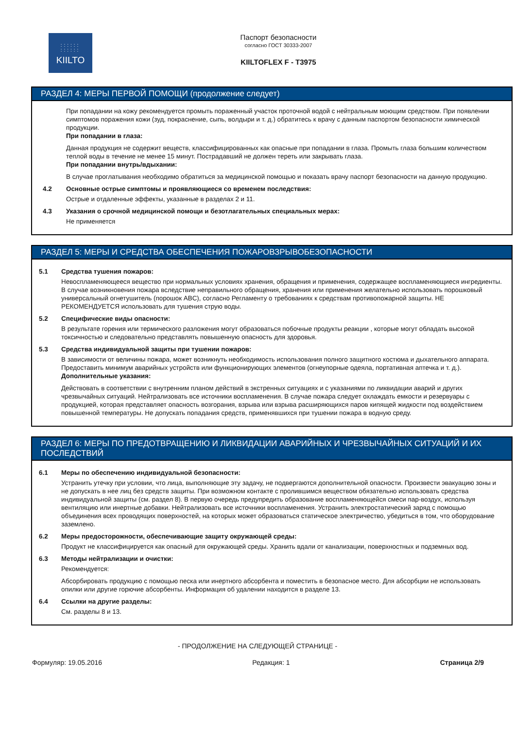::::::
::::::
KIILTO
Паспорт безопасности
согласно ГОСТ 30333-2007
KIILTOFLEX F - T3975
РАЗДЕЛ 4: МЕРЫ ПЕРВОЙ ПОМОЩИ (продолжение следует)
При попадании на кожу рекомендуется промыть пораженный участок проточной водой с нейтральным моющим средством. При появлении симптомов поражения кожи (зуд, покраснение, сыпь, волдыри и т. д.) обратитесь к врачу с данным паспортом безопасности химической продукции.
При попадании в глаза:
Данная продукция не содержит веществ, классифицированных как опасные при попадании в глаза. Промыть глаза большим количеством теплой воды в течение не менее 15 минут. Пострадавший не должен тереть или закрывать глаза.
При попадании внутрь/вдыхании:
В случае проглатывания необходимо обратиться за медицинской помощью и показать врачу паспорт безопасности на данную продукцию.
4.2 Основные острые симптомы и проявляющиеся со временем последствия:
Острые и отдаленные эффекты, указанные в разделах 2 и 11.
4.3 Указания о срочной медицинской помощи и безотлагательных специальных мерах:
Не применяется
РАЗДЕЛ 5: МЕРЫ И СРЕДСТВА ОБЕСПЕЧЕНИЯ ПОЖАРОВЗРЫВОБЕЗОПАСНОСТИ
5.1 Средства тушения пожаров:
Невоспламеняющееся вещество при нормальных условиях хранения, обращения и применения, содержащее воспламеняющиеся ингредиенты. В случае возникновения пожара вследствие неправильного обращения, хранения или применения желательно использовать порошковый универсальный огнетушитель (порошок ABC), согласно Регламенту о требованиях к средствам противопожарной защиты. НЕ РЕКОМЕНДУЕТСЯ использовать для тушения струю воды.
5.2 Специфические виды опасности:
В результате горения или термического разложения могут образоваться побочные продукты реакции , которые могут обладать высокой токсичностью и следовательно представлять повышенную опасность для здоровья.
5.3 Средства индивидуальной защиты при тушении пожаров:
В зависимости от величины пожара, может возникнуть необходимость использования полного защитного костюма и дыхательного аппарата. Предоставить минимум аварийных устройств или функционирующих элементов (огнеупорные одеяла, портативная аптечка и т. д.).
Дополнительные указания:
Действовать в соответствии с внутренним планом действий в экстренных ситуациях и с указаниями по ликвидации аварий и других чрезвычайных ситуаций. Нейтрализовать все источники воспламенения. В случае пожара следует охлаждать емкости и резервуары с продукцией, которая представляет опасность возгорания, взрыва или взрыва расширяющихся паров кипящей жидкости под воздействием повышенной температуры. Не допускать попадания средств, применявшихся при тушении пожара в водную среду.
РАЗДЕЛ 6: МЕРЫ ПО ПРЕДОТВРАЩЕНИЮ И ЛИКВИДАЦИИ АВАРИЙНЫХ И ЧРЕЗВЫЧАЙНЫХ СИТУАЦИЙ И ИХ ПОСЛЕДСТВИЙ
6.1 Меры по обеспечению индивидуальной безопасности:
Устранить утечку при условии, что лица, выполняющие эту задачу, не подвергаются дополнительной опасности. Произвести эвакуацию зоны и не допускать в нее лиц без средств защиты. При возможном контакте с пролившимся веществом обязательно использовать средства индивидуальной защиты (см. раздел 8). В первую очередь предупредить образование воспламеняющейся смеси пар-воздух, используя вентиляцию или инертные добавки. Нейтрализовать все источники воспламенения. Устранить электростатический заряд с помощью объединения всех проводящих поверхностей, на которых может образоваться статическое электричество, убедиться в том, что оборудование заземлено.
6.2 Меры предосторожности, обеспечивающие защиту окружающей среды:
Продукт не классифицируется как опасный для окружающей среды. Хранить вдали от канализации, поверхностных и подземных вод.
6.3 Методы нейтрализации и очистки:
Рекомендуется:
Абсорбировать продукцию с помощью песка или инертного абсорбента и поместить в безопасное место. Для абсорбции не использовать опилки или другие горючие абсорбенты. Информация об удалении находится в разделе 13.
6.4 Ссылки на другие разделы:
См. разделы 8 и 13.
- ПРОДОЛЖЕНИЕ НА СЛЕДУЮЩЕЙ СТРАНИЦЕ -
Формуляр: 19.05.2016 Редакция: 1 Страница 2/9